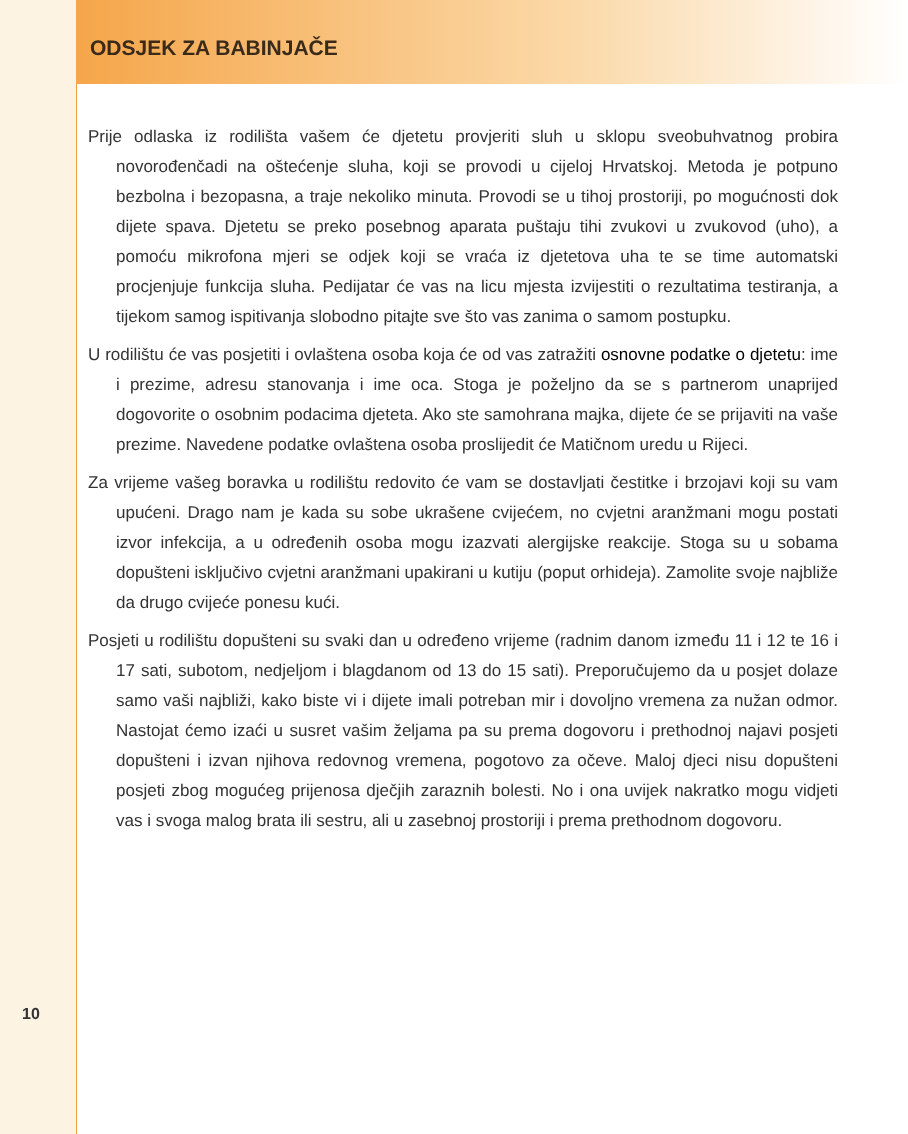ODSJEK ZA BABINJAČE
Prije odlaska iz rodilišta vašem će djetetu provjeriti sluh u sklopu sveobuhvatnog probira novorođenčadi na oštećenje sluha, koji se provodi u cijeloj Hrvatskoj. Metoda je potpuno bezbolna i bezopasna, a traje nekoliko minuta. Provodi se u tihoj prostoriji, po mogućnosti dok dijete spava. Djetetu se preko posebnog aparata puštaju tihi zvukovi u zvukovod (uho), a pomoću mikrofona mjeri se odjek koji se vraća iz djetetova uha te se time automatski procjenjuje funkcija sluha. Pedijatar će vas na licu mjesta izvijestiti o rezultatima testiranja, a tijekom samog ispitivanja slobodno pitajte sve što vas zanima o samom postupku.
U rodilištu će vas posjetiti i ovlaštena osoba koja će od vas zatražiti osnovne podatke o djetetu: ime i prezime, adresu stanovanja i ime oca. Stoga je poželjno da se s partnerom unaprijed dogovorite o osobnim podacima djeteta. Ako ste samohrana majka, dijete će se prijaviti na vaše prezime. Navedene podatke ovlaštena osoba proslijedit će Matičnom uredu u Rijeci.
Za vrijeme vašeg boravka u rodilištu redovito će vam se dostavljati čestitke i brzojavi koji su vam upućeni. Drago nam je kada su sobe ukrašene cvijećem, no cvjetni aranžmani mogu postati izvor infekcija, a u određenih osoba mogu izazvati alergijske reakcije. Stoga su u sobama dopušteni isključivo cvjetni aranžmani upakirani u kutiju (poput orhideja). Zamolite svoje najbliže da drugo cvijeće ponesu kući.
Posjeti u rodilištu dopušteni su svaki dan u određeno vrijeme (radnim danom između 11 i 12 te 16 i 17 sati, subotom, nedjeljom i blagdanom od 13 do 15 sati). Preporučujemo da u posjet dolaze samo vaši najbliži, kako biste vi i dijete imali potreban mir i dovoljno vremena za nužan odmor. Nastojat ćemo izaći u susret vašim željama pa su prema dogovoru i prethodnoj najavi posjeti dopušteni i izvan njihova redovnog vremena, pogotovo za očeve. Maloj djeci nisu dopušteni posjeti zbog mogućeg prijenosa dječjih zaraznih bolesti. No i ona uvijek nakratko mogu vidjeti vas i svoga malog brata ili sestru, ali u zasebnoj prostoriji i prema prethodnom dogovoru.
10